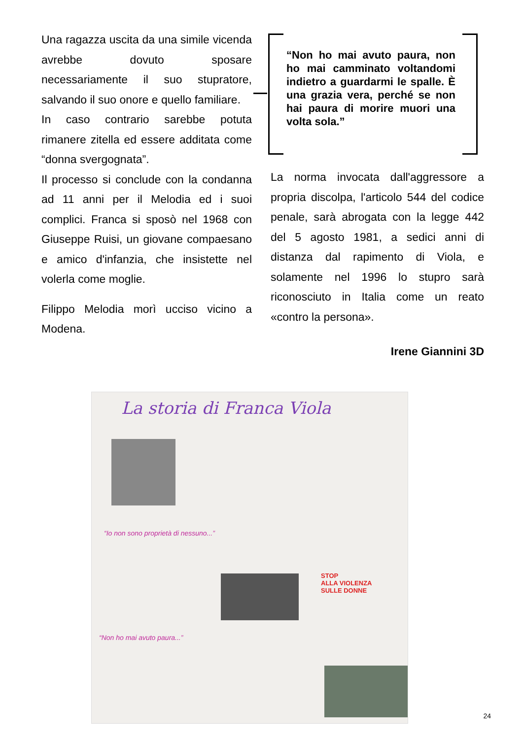Una ragazza uscita da una simile vicenda avrebbe dovuto sposare necessariamente il suo stupratore, salvando il suo onore e quello familiare.
In caso contrario sarebbe potuta rimanere zitella ed essere additata come “donna svergognata”.
Il processo si conclude con la condanna ad 11 anni per il Melodia ed i suoi complici. Franca si sposò nel 1968 con Giuseppe Ruisi, un giovane compaesano e amico d'infanzia, che insistette nel volerla come moglie.
Filippo Melodia morì ucciso vicino a Modena.
“Non ho mai avuto paura, non ho mai camminato voltandomi indietro a guardarmi le spalle. È una grazia vera, perché se non hai paura di morire muori una volta sola.”
La norma invocata dall'aggressore a propria discolpa, l'articolo 544 del codice penale, sarà abrogata con la legge 442 del 5 agosto 1981, a sedici anni di distanza dal rapimento di Viola, e solamente nel 1996 lo stupro sarà riconosciuto in Italia come un reato «contro la persona».
Irene Giannini 3D
La storia di Franca Viola
“Io non sono proprietà di nessuno...”
STOP
ALLA VIOLENZA
SULLE DONNE
“Non ho mai avuto paura...”
24